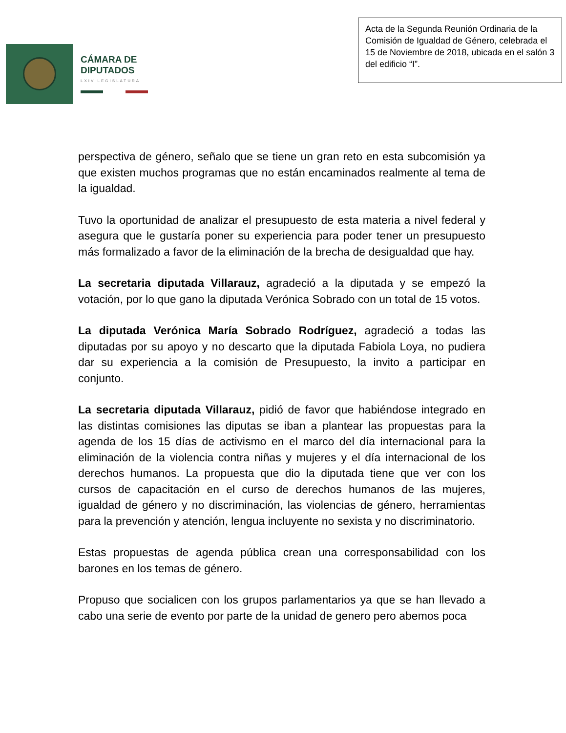CÁMARA DE
DIPUTADOS
LXIV LEGISLATURA
Acta de la Segunda Reunión Ordinaria de la Comisión de Igualdad de Género, celebrada el 15 de Noviembre de 2018, ubicada en el salón 3 del edificio “I”.
perspectiva de género, señalo que se tiene un gran reto en esta subcomisión ya que existen muchos programas que no están encaminados realmente al tema de la igualdad.
Tuvo la oportunidad de analizar el presupuesto de esta materia a nivel federal y asegura que le gustaría poner su experiencia para poder tener un presupuesto más formalizado a favor de la eliminación de la brecha de desigualdad que hay.
La secretaria diputada Villarauz, agradeció a la diputada y se empezó la votación, por lo que gano la diputada Verónica Sobrado con un total de 15 votos.
La diputada Verónica María Sobrado Rodríguez, agradeció a todas las diputadas por su apoyo y no descarto que la diputada Fabiola Loya, no pudiera dar su experiencia a la comisión de Presupuesto, la invito a participar en conjunto.
La secretaria diputada Villarauz, pidió de favor que habiéndose integrado en las distintas comisiones las diputas se iban a plantear las propuestas para la agenda de los 15 días de activismo en el marco del día internacional para la eliminación de la violencia contra niñas y mujeres y el día internacional de los derechos humanos. La propuesta que dio la diputada tiene que ver con los cursos de capacitación en el curso de derechos humanos de las mujeres, igualdad de género y no discriminación, las violencias de género, herramientas para la prevención y atención, lengua incluyente no sexista y no discriminatorio.
Estas propuestas de agenda pública crean una corresponsabilidad con los barones en los temas de género.
Propuso que socialicen con los grupos parlamentarios ya que se han llevado a cabo una serie de evento por parte de la unidad de genero pero abemos poca